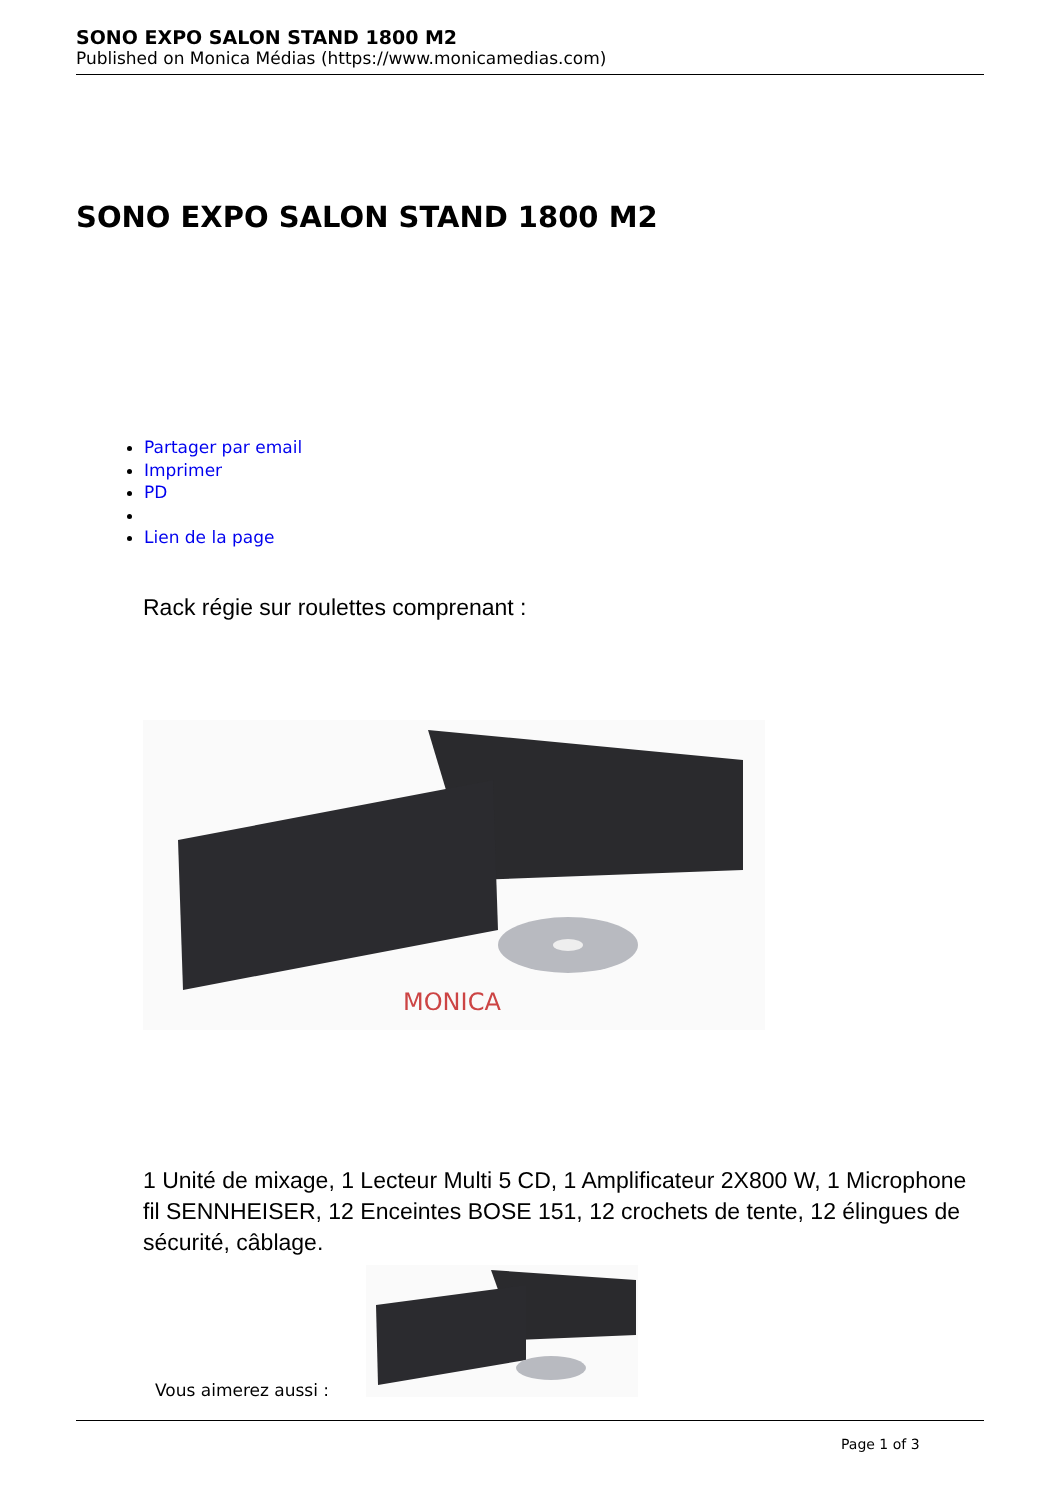SONO EXPO SALON STAND 1800 M2
Published on Monica Médias (https://www.monicamedias.com)
SONO EXPO SALON STAND 1800 M2
Partager par email
Imprimer
PD
Lien de la page
Rack régie sur roulettes comprenant :
MONICA
1 Unité de mixage, 1 Lecteur Multi 5 CD, 1 Amplificateur 2X800 W, 1 Microphone fil SENNHEISER, 12 Enceintes BOSE 151, 12 crochets de tente, 12 élingues de sécurité, câblage.
Vous aimerez aussi :
Page 1 of 3